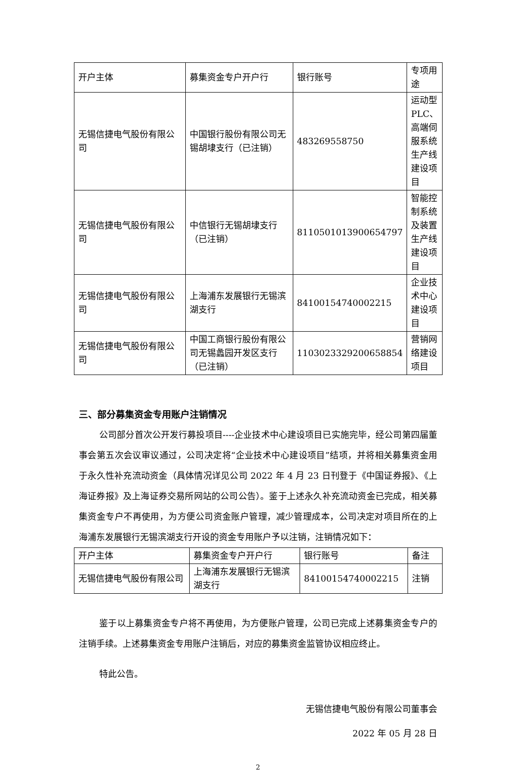| 开户主体 | 募集资金专户开户行 | 银行账号 | 专项用途 |
| 无锡信捷电气股份有限公司 | 中国银行股份有限公司无锡胡埭支行（已注销） | 483269558750 | 运动型PLC、高端伺服系统生产线建设项目 |
| 无锡信捷电气股份有限公司 | 中信银行无锡胡埭支行（已注销） | 8110501013900654797 | 智能控制系统及装置生产线建设项目 |
| 无锡信捷电气股份有限公司 | 上海浦东发展银行无锡滨湖支行 | 84100154740002215 | 企业技术中心建设项目 |
| 无锡信捷电气股份有限公司 | 中国工商银行股份有限公司无锡蠡园开发区支行（已注销） | 1103023329200658854 | 营销网络建设项目 |
三、部分募集资金专用账户注销情况
公司部分首次公开发行募投项目----企业技术中心建设项目已实施完毕，经公司第四届董事会第五次会议审议通过，公司决定将“企业技术中心建设项目”结项，并将相关募集资金用于永久性补充流动资金（具体情况详见公司 2022 年 4 月 23 日刊登于《中国证券报》、《上海证券报》及上海证券交易所网站的公司公告）。鉴于上述永久补充流动资金已完成，相关募集资金专户不再使用，为方便公司资金账户管理，减少管理成本，公司决定对项目所在的上海浦东发展银行无锡滨湖支行开设的资金专用账户予以注销，注销情况如下：
| 开户主体 | 募集资金专户开户行 | 银行账号 | 备注 |
| 无锡信捷电气股份有限公司 | 上海浦东发展银行无锡滨湖支行 | 84100154740002215 | 注销 |
鉴于以上募集资金专户将不再使用，为方便账户管理，公司已完成上述募集资金专户的注销手续。上述募集资金专用账户注销后，对应的募集资金监管协议相应终止。
特此公告。
无锡信捷电气股份有限公司董事会
2022 年 05 月 28 日
2